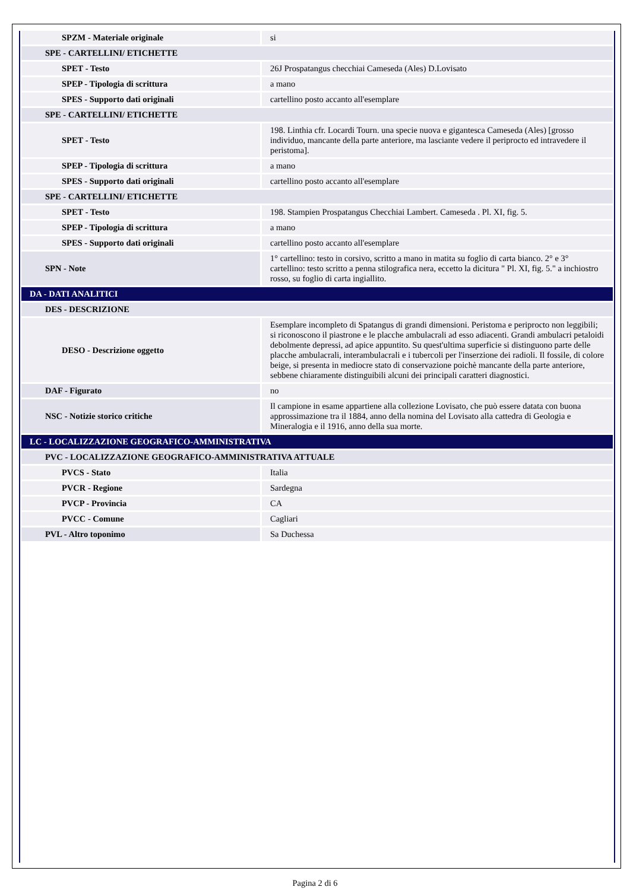| SPZM - Materiale originale | si |
| SPE - CARTELLINI/ ETICHETTE | |
| SPET - Testo | 26J Prospatangus checchiai Cameseda (Ales) D.Lovisato |
| SPEP - Tipologia di scrittura | a mano |
| SPES - Supporto dati originali | cartellino posto accanto all'esemplare |
| SPE - CARTELLINI/ ETICHETTE | |
| SPET - Testo | 198. Linthia cfr. Locardi Tourn. una specie nuova e gigantesca Cameseda (Ales) [grosso individuo, mancante della parte anteriore, ma lasciante vedere il periprocto ed intravedere il peristoma]. |
| SPEP - Tipologia di scrittura | a mano |
| SPES - Supporto dati originali | cartellino posto accanto all'esemplare |
| SPE - CARTELLINI/ ETICHETTE | |
| SPET - Testo | 198. Stampien Prospatangus Checchiai Lambert. Cameseda . Pl. XI, fig. 5. |
| SPEP - Tipologia di scrittura | a mano |
| SPES - Supporto dati originali | cartellino posto accanto all'esemplare |
| SPN - Note | 1° cartellino: testo in corsivo, scritto a mano in matita su foglio di carta bianco. 2° e 3° cartellino: testo scritto a penna stilografica nera, eccetto la dicitura " Pl. XI, fig. 5." a inchiostro rosso, su foglio di carta ingiallito. |
| DA - DATI ANALITICI | |
| DES - DESCRIZIONE | |
| DESO - Descrizione oggetto | Esemplare incompleto di Spatangus di grandi dimensioni. Peristoma e periprocto non leggibili; si riconoscono il piastrone e le placche ambulacrali ad esso adiacenti. Grandi ambulacri petaloidi debolmente depressi, ad apice appuntito. Su quest'ultima superficie si distinguono parte delle placche ambulacrali, interambulacrali e i tubercoli per l'inserzione dei radioli. Il fossile, di colore beige, si presenta in mediocre stato di conservazione poichè mancante della parte anteriore, sebbene chiaramente distinguibili alcuni dei principali caratteri diagnostici. |
| DAF - Figurato | no |
| NSC - Notizie storico critiche | Il campione in esame appartiene alla collezione Lovisato, che può essere datata con buona approssimazione tra il 1884, anno della nomina del Lovisato alla cattedra di Geologia e Mineralogia e il 1916, anno della sua morte. |
| LC - LOCALIZZAZIONE GEOGRAFICO-AMMINISTRATIVA | |
| PVC - LOCALIZZAZIONE GEOGRAFICO-AMMINISTRATIVA ATTUALE | |
| PVCS - Stato | Italia |
| PVCR - Regione | Sardegna |
| PVCP - Provincia | CA |
| PVCC - Comune | Cagliari |
| PVL - Altro toponimo | Sa Duchessa |
Pagina 2 di 6